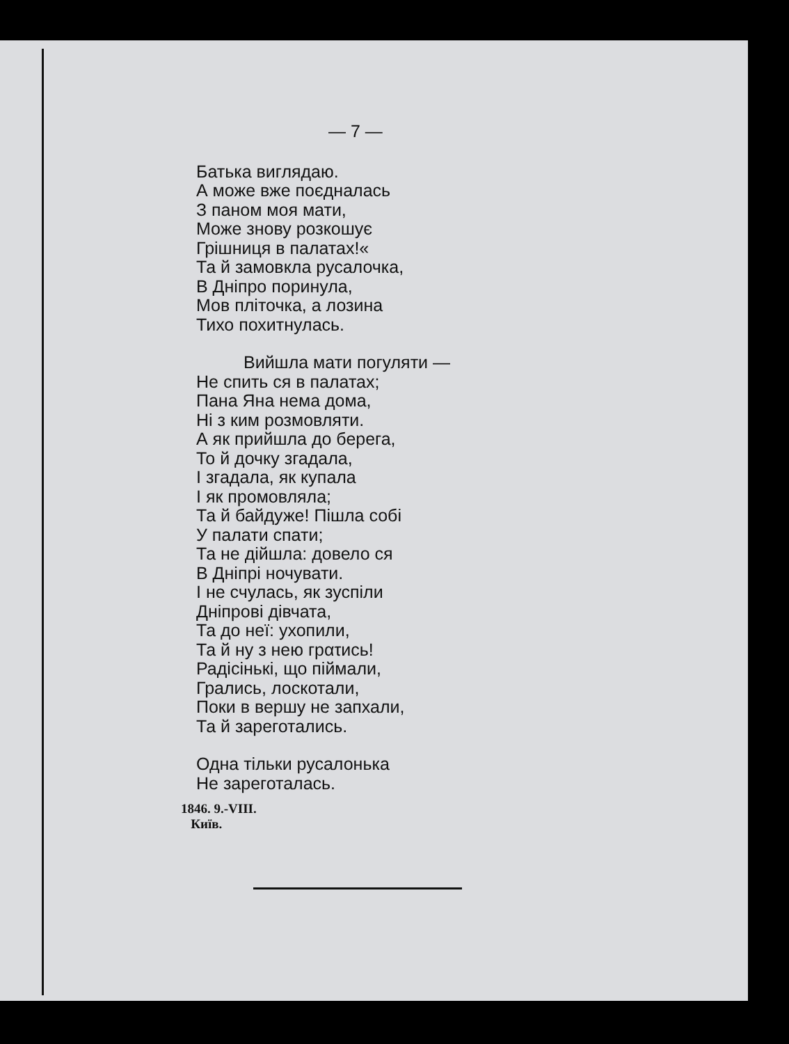— 7 —
Батька виглядаю.
А може вже поєдналась
З паном моя мати,
Може знову розкошує
Грішниця в палатах!«
Та й замовкла русалочка,
В Дніпро поринула,
Мов пліточка, а лозина
Тихо похитнулась.
Вийшла мати погуляти —
Не спить ся в палатах;
Пана Яна нема дома,
Ні з ким розмовляти.
А як прийшла до берега,
То й дочку згадала,
І згадала, як купала
І як промовляла;
Та й байдуже! Пішла собі
У палати спати;
Та не дійшла: довело ся
В Дніпрі ночувати.
І не счулась, як зуспіли
Дніпрові дівчата,
Та до неї: ухопили,
Та й ну з нею грατись!
Радісінькі, що піймали,
Грались, лоскотали,
Поки в вершу не запхали,
Та й зареготались.
Одна тільки русалонька
Не зареготалась.
1846. 9.-VIII.
Київ.